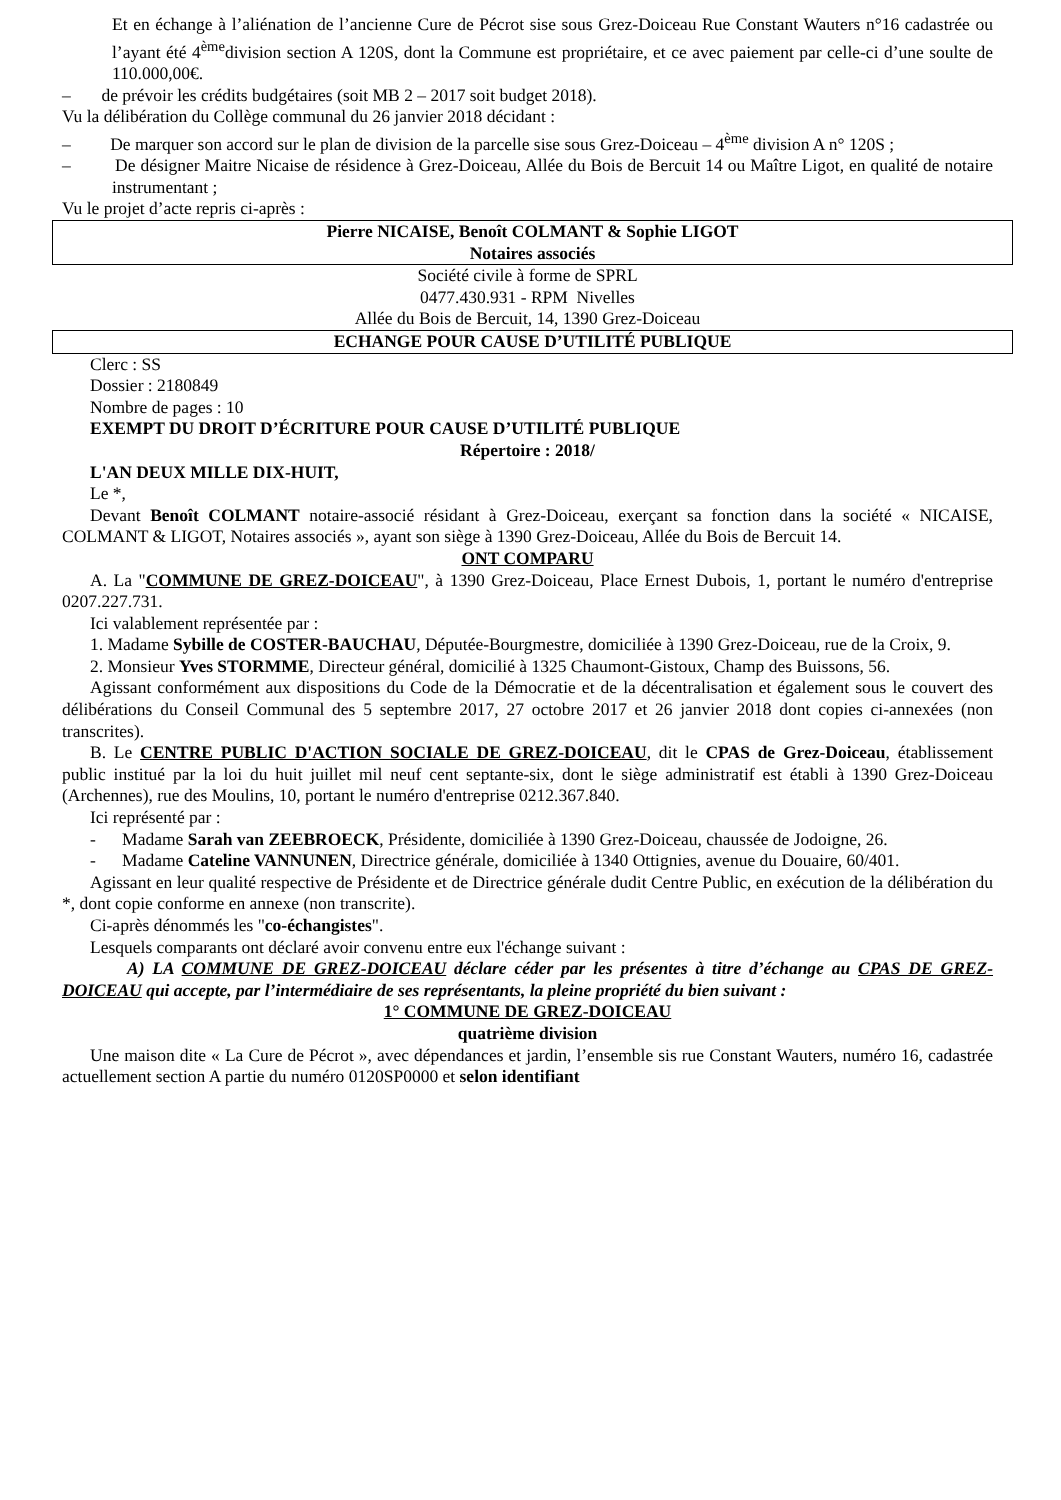Et en échange à l’aliénation de l’ancienne Cure de Pécrot sise sous Grez-Doiceau Rue Constant Wauters n°16 cadastrée ou l’ayant été 4<sup>ème</sup>division section A 120S, dont la Commune est propriétaire, et ce avec paiement par celle-ci d’une soulte de 110.000,00€.
– de prévoir les crédits budgétaires (soit MB 2 – 2017 soit budget 2018).
Vu la délibération du Collège communal du 26 janvier 2018 décidant :
– De marquer son accord sur le plan de division de la parcelle sise sous Grez-Doiceau – 4<sup>ème</sup> division A n° 120S ;
– De désigner Maitre Nicaise de résidence à Grez-Doiceau, Allée du Bois de Bercuit 14 ou Maître Ligot, en qualité de notaire instrumentant ;
Vu le projet d’acte repris ci-après :
Pierre NICAISE, Benoît COLMANT & Sophie LIGOT
Notaires associés
Société civile à forme de SPRL
0477.430.931 - RPM Nivelles
Allée du Bois de Bercuit, 14, 1390 Grez-Doiceau
ECHANGE POUR CAUSE D’UTILITÉ PUBLIQUE
Clerc : SS
Dossier : 2180849
Nombre de pages : 10
EXEMPT DU DROIT D’ÉCRITURE POUR CAUSE D’UTILITÉ PUBLIQUE
Répertoire : 2018/
L'AN DEUX MILLE DIX-HUIT,
Le *,
Devant Benoît COLMANT notaire-associé résidant à Grez-Doiceau, exerçant sa fonction dans la société « NICAISE, COLMANT & LIGOT, Notaires associés », ayant son siège à 1390 Grez-Doiceau, Allée du Bois de Bercuit 14.
ONT COMPARU
A. La "COMMUNE DE GREZ-DOICEAU", à 1390 Grez-Doiceau, Place Ernest Dubois, 1, portant le numéro d'entreprise 0207.227.731.
Ici valablement représentée par :
1. Madame Sybille de COSTER-BAUCHAU, Députée-Bourgmestre, domiciliée à 1390 Grez-Doiceau, rue de la Croix, 9.
2. Monsieur Yves STORMME, Directeur général, domicilié à 1325 Chaumont-Gistoux, Champ des Buissons, 56.
Agissant conformément aux dispositions du Code de la Démocratie et de la décentralisation et également sous le couvert des délibérations du Conseil Communal des 5 septembre 2017, 27 octobre 2017 et 26 janvier 2018 dont copies ci-annexées (non transcrites).
B. Le CENTRE PUBLIC D'ACTION SOCIALE DE GREZ-DOICEAU, dit le CPAS de Grez-Doiceau, établissement public institué par la loi du huit juillet mil neuf cent septante-six, dont le siège administratif est établi à 1390 Grez-Doiceau (Archennes), rue des Moulins, 10, portant le numéro d'entreprise 0212.367.840.
Ici représenté par :
- Madame Sarah van ZEEBROECK, Présidente, domiciliée à 1390 Grez-Doiceau, chaussée de Jodoigne, 26.
- Madame Cateline VANNUNEN, Directrice générale, domiciliée à 1340 Ottignies, avenue du Douaire, 60/401.
Agissant en leur qualité respective de Présidente et de Directrice générale dudit Centre Public, en exécution de la délibération du *, dont copie conforme en annexe (non transcrite).
Ci-après dénommés les "co-échangistes".
Lesquels comparants ont déclaré avoir convenu entre eux l'échange suivant :
A) LA COMMUNE DE GREZ-DOICEAU déclare céder par les présentes à titre d’échange au CPAS DE GREZ-DOICEAU qui accepte, par l’intermédiaire de ses représentants, la pleine propriété du bien suivant :
1° COMMUNE DE GREZ-DOICEAU
quatrième division
Une maison dite « La Cure de Pécrot », avec dépendances et jardin, l’ensemble sis rue Constant Wauters, numéro 16, cadastrée actuellement section A partie du numéro 0120SP0000 et selon identifiant